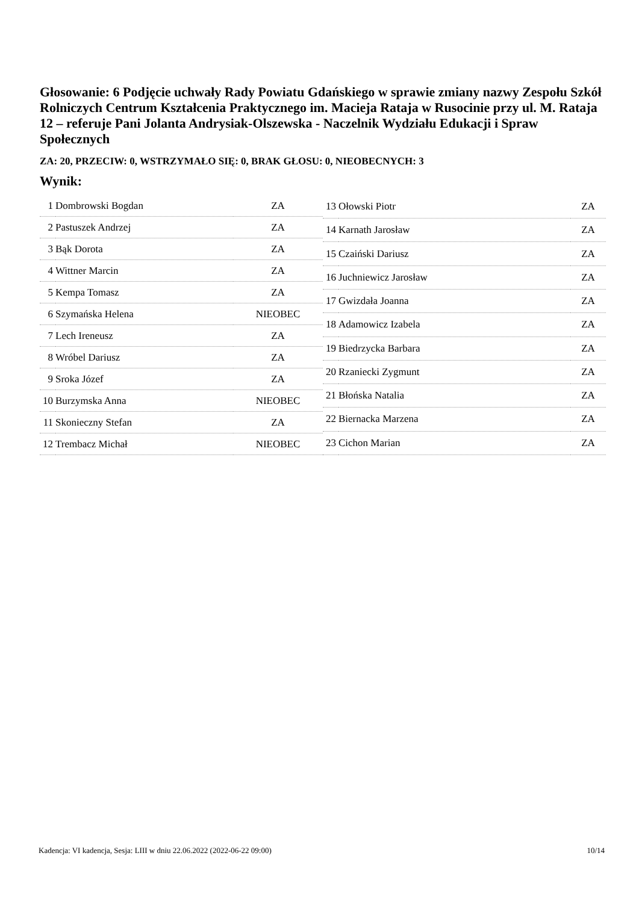Głosowanie: 6 Podjęcie uchwały Rady Powiatu Gdańskiego w sprawie zmiany nazwy Zespołu Szkół Rolniczych Centrum Kształcenia Praktycznego im. Macieja Rataja w Rusocinie przy ul. M. Rataja 12 – referuje Pani Jolanta Andrysiak-Olszewska - Naczelnik Wydziału Edukacji i Spraw Społecznych
ZA: 20, PRZECIW: 0, WSTRZYMAŁO SIĘ: 0, BRAK GŁOSU: 0, NIEOBECNYCH: 3
Wynik:
| 1 | Dombrowski Bogdan | ZA |
| 2 | Pastuszek Andrzej | ZA |
| 3 | Bąk Dorota | ZA |
| 4 | Wittner Marcin | ZA |
| 5 | Kempa Tomasz | ZA |
| 6 | Szymańska Helena | NIEOBEC |
| 7 | Lech Ireneusz | ZA |
| 8 | Wróbel Dariusz | ZA |
| 9 | Sroka Józef | ZA |
| 10 | Burzymska Anna | NIEOBEC |
| 11 | Skonieczny Stefan | ZA |
| 12 | Trembacz Michał | NIEOBEC |
| 13 | Ołowski Piotr | ZA |
| 14 | Karnath Jarosław | ZA |
| 15 | Czaiński Dariusz | ZA |
| 16 | Juchniewicz Jarosław | ZA |
| 17 | Gwizdała Joanna | ZA |
| 18 | Adamowicz Izabela | ZA |
| 19 | Biedrzycka Barbara | ZA |
| 20 | Rzaniecki Zygmunt | ZA |
| 21 | Błońska Natalia | ZA |
| 22 | Biernacka Marzena | ZA |
| 23 | Cichon Marian | ZA |
Kadencja: VI kadencja, Sesja: LIII w dniu 22.06.2022 (2022-06-22 09:00) 10/14